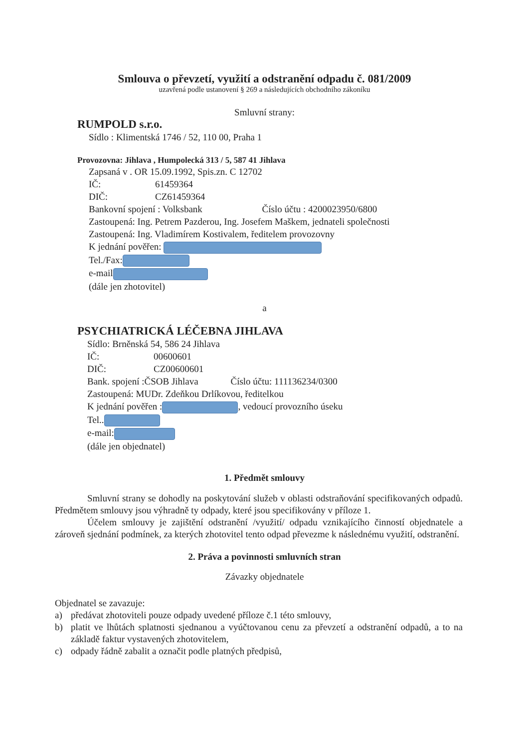Smlouva o převzetí, využití a odstranění odpadu č. 081/2009
uzavřená podle ustanovení § 269 a následujících obchodního zákoníku
Smluvní strany:
RUMPOLD s.r.o.
Sídlo : Klimentská 1746 / 52, 110 00, Praha 1
Provozovna: Jihlava , Humpolecká 313 / 5, 587 41 Jihlava
Zapsaná v . OR 15.09.1992, Spis.zn. C 12702
IČ: 61459364
DIČ: CZ61459364
Bankovní spojení : Volksbank Číslo účtu : 4200023950/6800
Zastoupená: Ing. Petrem Pazderou, Ing. Josefem Maškem, jednateli společnosti
Zastoupená: Ing. Vladimírem Kostivalem, ředitelem provozovny
K jednání pověřen:
Tel./Fax:
e-mail
(dále jen zhotovitel)
a
PSYCHIATRICKÁ LÉČEBNA JIHLAVA
Sídlo: Brněnská 54, 586 24 Jihlava
IČ: 00600601
DIČ: CZ00600601
Bank. spojení :ČSOB Jihlava Číslo účtu: 111136234/0300
Zastoupená: MUDr. Zdeňkou Drlíkovou, ředitelkou
K jednání pověřen : , vedoucí provozního úseku
Tel..
e-mail:
(dále jen objednatel)
1. Předmět smlouvy
Smluvní strany se dohodly na poskytování služeb v oblasti odstraňování specifikovaných odpadů. Předmětem smlouvy jsou výhradně ty odpady, které jsou specifikovány v příloze 1.
Účelem smlouvy je zajištění odstranění /využití/ odpadu vznikajícího činností objednatele a zároveň sjednání podmínek, za kterých zhotovitel tento odpad převezme k následnému využití, odstranění.
2. Práva a povinnosti smluvních stran
Závazky objednatele
Objednatel se zavazuje:
a) předávat zhotoviteli pouze odpady uvedené příloze č.1 této smlouvy,
b) platit ve lhůtách splatnosti sjednanou a vyúčtovanou cenu za převzetí a odstranění odpadů, a to na základě faktur vystavených zhotovitelem,
c) odpady řádně zabalit a označit podle platných předpisů,